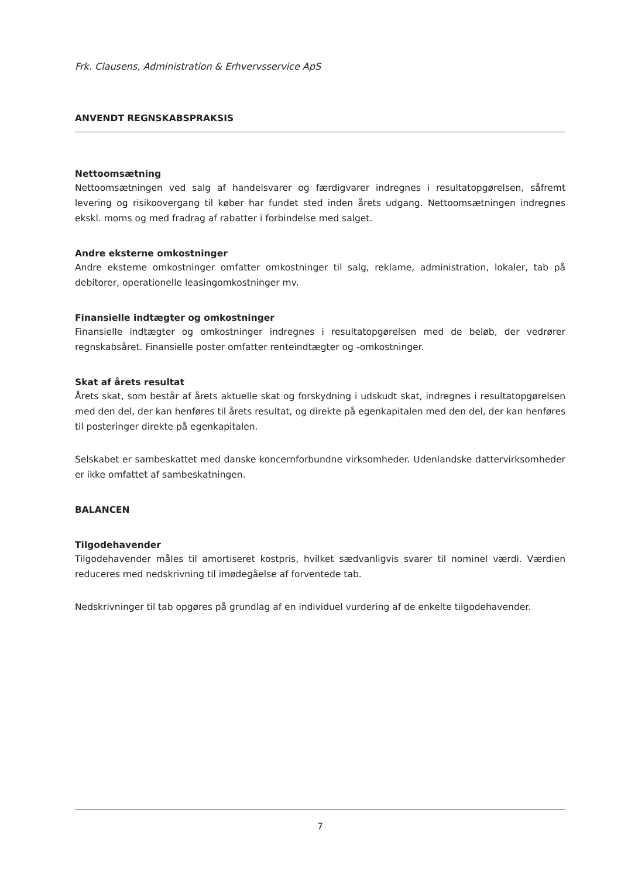Frk. Clausens, Administration & Erhvervsservice ApS
ANVENDT REGNSKABSPRAKSIS
Nettoomsætning
Nettoomsætningen ved salg af handelsvarer og færdigvarer indregnes i resultatopgørelsen, såfremt levering og risikoovergang til køber har fundet sted inden årets udgang. Nettoomsætningen indregnes ekskl. moms og med fradrag af rabatter i forbindelse med salget.
Andre eksterne omkostninger
Andre eksterne omkostninger omfatter omkostninger til salg, reklame, administration, lokaler, tab på debitorer, operationelle leasingomkostninger mv.
Finansielle indtægter og omkostninger
Finansielle indtægter og omkostninger indregnes i resultatopgørelsen med de beløb, der vedrører regnskabsåret. Finansielle poster omfatter renteindtægter og -omkostninger.
Skat af årets resultat
Årets skat, som består af årets aktuelle skat og forskydning i udskudt skat, indregnes i resultatopgørelsen med den del, der kan henføres til årets resultat, og direkte på egenkapitalen med den del, der kan henføres til posteringer direkte på egenkapitalen.
Selskabet er sambeskattet med danske koncernforbundne virksomheder. Udenlandske dattervirksomheder er ikke omfattet af sambeskatningen.
BALANCEN
Tilgodehavender
Tilgodehavender måles til amortiseret kostpris, hvilket sædvanligvis svarer til nominel værdi. Værdien reduceres med nedskrivning til imødegåelse af forventede tab.
Nedskrivninger til tab opgøres på grundlag af en individuel vurdering af de enkelte tilgodehavender.
7